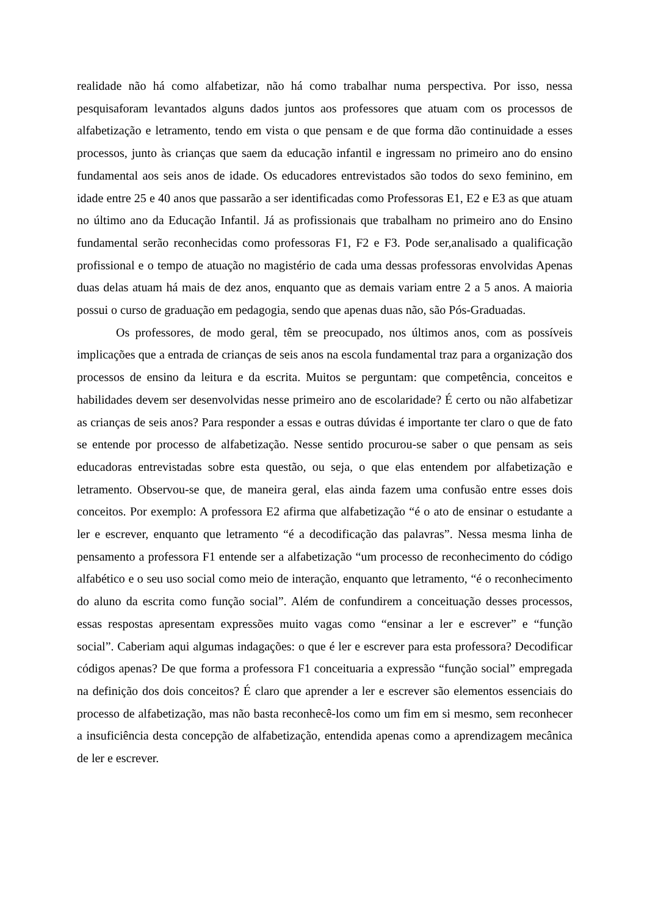realidade não há como alfabetizar, não há como trabalhar numa perspectiva. Por isso, nessa pesquisaforam levantados alguns dados juntos aos professores que atuam com os processos de alfabetização e letramento, tendo em vista o que pensam e de que forma dão continuidade a esses processos, junto às crianças que saem da educação infantil e ingressam no primeiro ano do ensino fundamental aos seis anos de idade. Os educadores entrevistados são todos do sexo feminino, em idade entre 25 e 40 anos que passarão a ser identificadas como Professoras E1, E2 e E3 as que atuam no último ano da Educação Infantil. Já as profissionais que trabalham no primeiro ano do Ensino fundamental serão reconhecidas como professoras F1, F2 e F3. Pode ser,analisado a qualificação profissional e o tempo de atuação no magistério de cada uma dessas professoras envolvidas Apenas duas delas atuam há mais de dez anos, enquanto que as demais variam entre 2 a 5 anos. A maioria possui o curso de graduação em pedagogia, sendo que apenas duas não, são Pós-Graduadas.
Os professores, de modo geral, têm se preocupado, nos últimos anos, com as possíveis implicações que a entrada de crianças de seis anos na escola fundamental traz para a organização dos processos de ensino da leitura e da escrita. Muitos se perguntam: que competência, conceitos e habilidades devem ser desenvolvidas nesse primeiro ano de escolaridade? É certo ou não alfabetizar as crianças de seis anos? Para responder a essas e outras dúvidas é importante ter claro o que de fato se entende por processo de alfabetização. Nesse sentido procurou-se saber o que pensam as seis educadoras entrevistadas sobre esta questão, ou seja, o que elas entendem por alfabetização e letramento. Observou-se que, de maneira geral, elas ainda fazem uma confusão entre esses dois conceitos. Por exemplo: A professora E2 afirma que alfabetização “é o ato de ensinar o estudante a ler e escrever, enquanto que letramento “é a decodificação das palavras”. Nessa mesma linha de pensamento a professora F1 entende ser a alfabetização “um processo de reconhecimento do código alfabético e o seu uso social como meio de interação, enquanto que letramento, “é o reconhecimento do aluno da escrita como função social”. Além de confundirem a conceituação desses processos, essas respostas apresentam expressões muito vagas como “ensinar a ler e escrever” e “função social”. Caberiam aqui algumas indagações: o que é ler e escrever para esta professora? Decodificar códigos apenas? De que forma a professora F1 conceituaria a expressão “função social” empregada na definição dos dois conceitos? É claro que aprender a ler e escrever são elementos essenciais do processo de alfabetização, mas não basta reconhecê-los como um fim em si mesmo, sem reconhecer a insuficiência desta concepção de alfabetização, entendida apenas como a aprendizagem mecânica de ler e escrever.